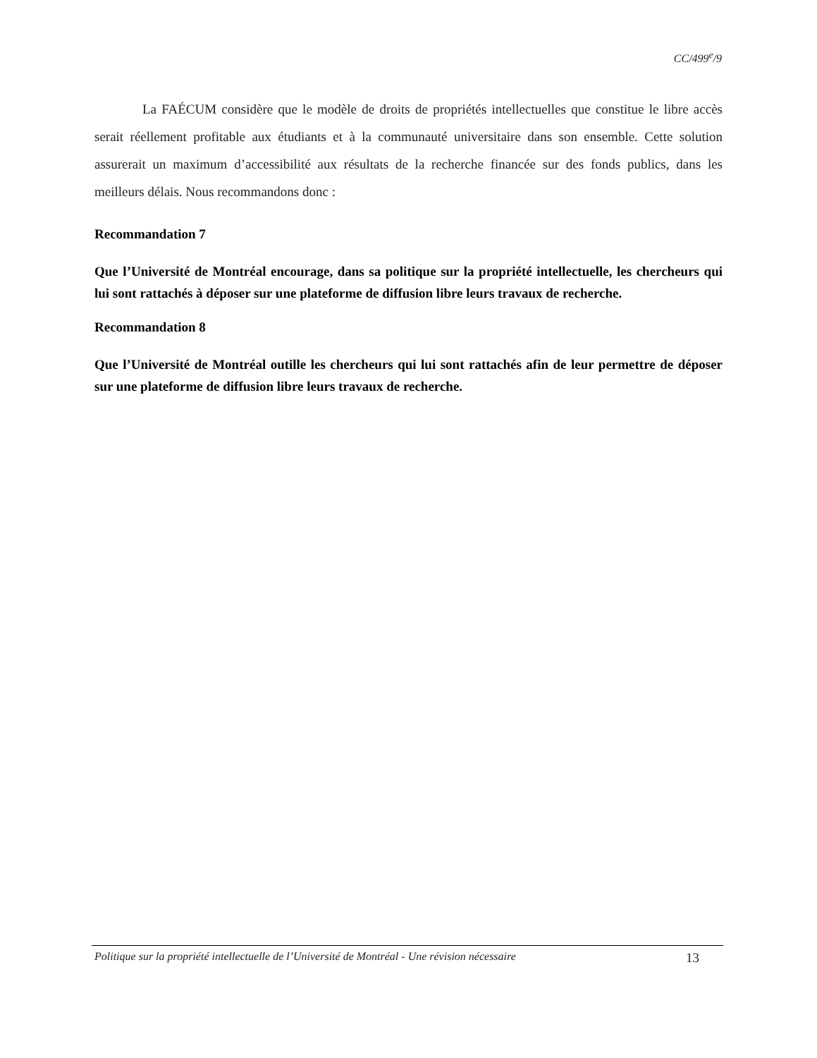CC/499<sup>e</sup>/9
La FAÉCUM considère que le modèle de droits de propriétés intellectuelles que constitue le libre accès serait réellement profitable aux étudiants et à la communauté universitaire dans son ensemble. Cette solution assurerait un maximum d’accessibilité aux résultats de la recherche financée sur des fonds publics, dans les meilleurs délais. Nous recommandons donc :
Recommandation 7
Que l’Université de Montréal encourage, dans sa politique sur la propriété intellectuelle, les chercheurs qui lui sont rattachés à déposer sur une plateforme de diffusion libre leurs travaux de recherche.
Recommandation 8
Que l’Université de Montréal outille les chercheurs qui lui sont rattachés afin de leur permettre de déposer sur une plateforme de diffusion libre leurs travaux de recherche.
Politique sur la propriété intellectuelle de l’Université de Montréal - Une révision nécessaire 13